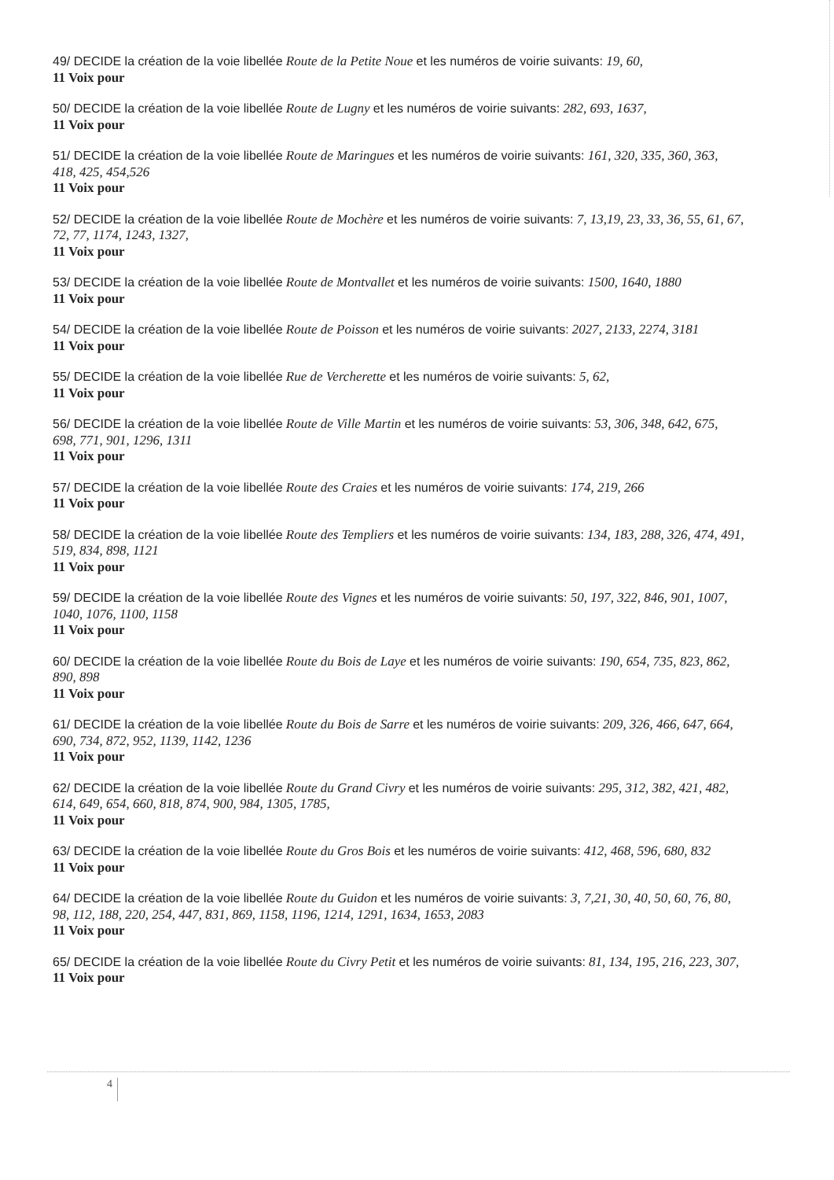49/ DECIDE la création de la voie libellée Route de la Petite Noue et les numéros de voirie suivants: 19, 60,
11 Voix pour
50/ DECIDE la création de la voie libellée Route de Lugny et les numéros de voirie suivants: 282, 693, 1637,
11 Voix pour
51/ DECIDE la création de la voie libellée Route de Maringues et les numéros de voirie suivants: 161, 320, 335, 360, 363, 418, 425, 454,526
11 Voix pour
52/ DECIDE la création de la voie libellée Route de Mochère et les numéros de voirie suivants: 7, 13,19, 23, 33, 36, 55, 61, 67, 72, 77, 1174, 1243, 1327,
11 Voix pour
53/ DECIDE la création de la voie libellée Route de Montvallet et les numéros de voirie suivants: 1500, 1640, 1880
11 Voix pour
54/ DECIDE la création de la voie libellée Route de Poisson et les numéros de voirie suivants: 2027, 2133, 2274, 3181
11 Voix pour
55/ DECIDE la création de la voie libellée Rue de Vercherette et les numéros de voirie suivants: 5, 62,
11 Voix pour
56/ DECIDE la création de la voie libellée Route de Ville Martin et les numéros de voirie suivants: 53, 306, 348, 642, 675, 698, 771, 901, 1296, 1311
11 Voix pour
57/ DECIDE la création de la voie libellée Route des Craies et les numéros de voirie suivants: 174, 219, 266
11 Voix pour
58/ DECIDE la création de la voie libellée Route des Templiers et les numéros de voirie suivants: 134, 183, 288, 326, 474, 491, 519, 834, 898, 1121
11 Voix pour
59/ DECIDE la création de la voie libellée Route des Vignes et les numéros de voirie suivants: 50, 197, 322, 846, 901, 1007, 1040, 1076, 1100, 1158
11 Voix pour
60/ DECIDE la création de la voie libellée Route du Bois de Laye et les numéros de voirie suivants: 190, 654, 735, 823, 862, 890, 898
11 Voix pour
61/ DECIDE la création de la voie libellée Route du Bois de Sarre et les numéros de voirie suivants: 209, 326, 466, 647, 664, 690, 734, 872, 952, 1139, 1142, 1236
11 Voix pour
62/ DECIDE la création de la voie libellée Route du Grand Civry et les numéros de voirie suivants: 295, 312, 382, 421, 482, 614, 649, 654, 660, 818, 874, 900, 984, 1305, 1785,
11 Voix pour
63/ DECIDE la création de la voie libellée Route du Gros Bois et les numéros de voirie suivants: 412, 468, 596, 680, 832
11 Voix pour
64/ DECIDE la création de la voie libellée Route du Guidon et les numéros de voirie suivants: 3, 7,21, 30, 40, 50, 60, 76, 80, 98, 112, 188, 220, 254, 447, 831, 869, 1158, 1196, 1214, 1291, 1634, 1653, 2083
11 Voix pour
65/ DECIDE la création de la voie libellée Route du Civry Petit et les numéros de voirie suivants: 81, 134, 195, 216, 223, 307,
11 Voix pour
4